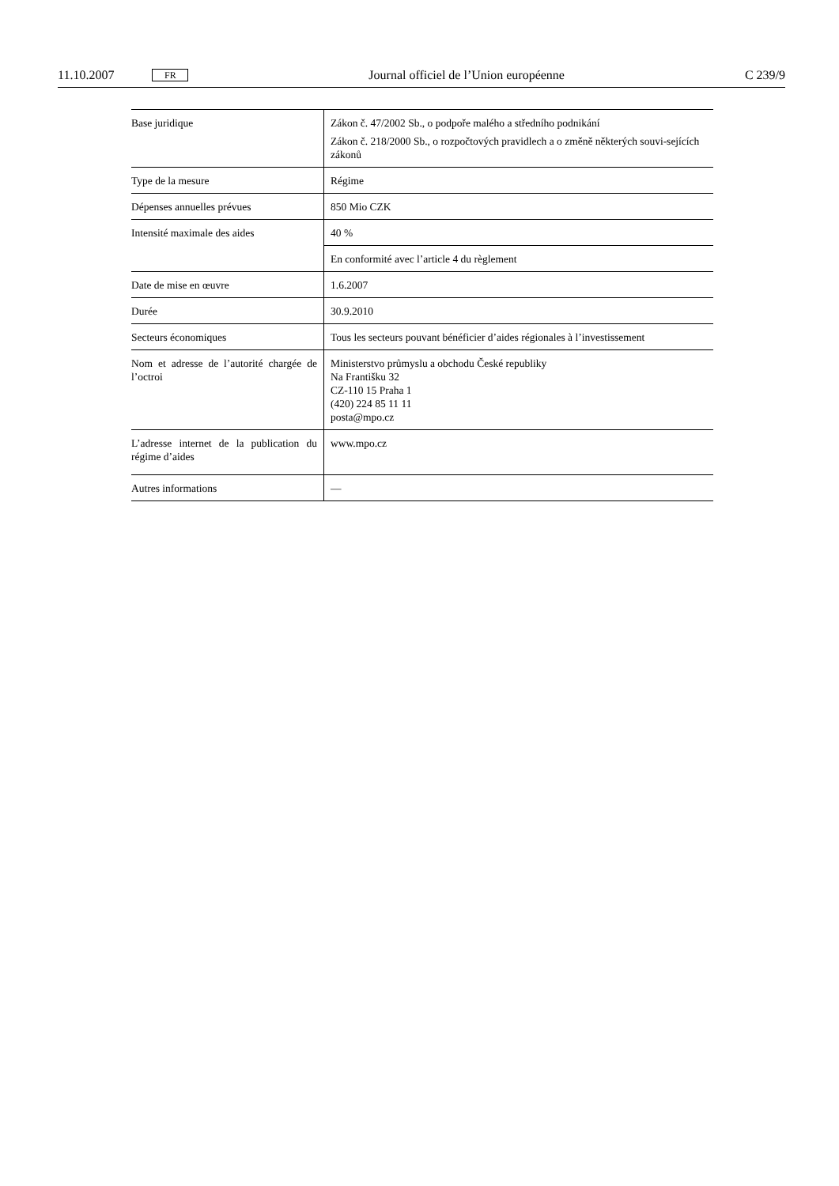11.10.2007 FR Journal officiel de l’Union européenne C 239/9
| Base juridique | Zákon č. 47/2002 Sb., o podpoře malého a středního podnikání Zákon č. 218/2000 Sb., o rozpočtových pravidlech a o změně některých souvi-sejících zákonů |
| Type de la mesure | Régime |
| Dépenses annuelles prévues | 850 Mio CZK |
| Intensité maximale des aides | 40 % |
| | En conformité avec l’article 4 du règlement |
| Date de mise en œuvre | 1.6.2007 |
| Durée | 30.9.2010 |
| Secteurs économiques | Tous les secteurs pouvant bénéficier d’aides régionales à l’investissement |
| Nom et adresse de l’autorité chargée de l’octroi | Ministerstvo průmyslu a obchodu České republiky Na Františku 32 CZ-110 15 Praha 1 (420) 224 85 11 11 posta@mpo.cz |
| L’adresse internet de la publication du régime d’aides | www.mpo.cz |
| Autres informations | — |